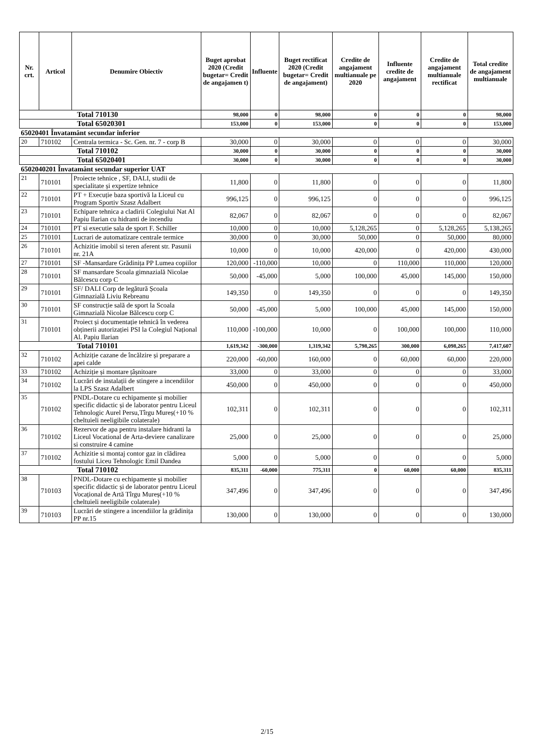| Nr. crt. | Articol | Denumire Obiectiv | Buget aprobat 2020 (Credit bugetar= Credit de angajamen t) | Influente | Buget rectificat 2020 (Credit bugetar= Credit de angajament) | Credite de angajament multianuale pe 2020 | Influente credite de angajament | Credite de angajament multianuale rectificat | Total credite de angajament multianuale |
| --- | --- | --- | --- | --- | --- | --- | --- | --- | --- |
| Total 710130 | | | 98,000 | 0 | 98,000 | 0 | 0 | 0 | 98,000 |
| Total 65020301 | | | 153,000 | 0 | 153,000 | 0 | 0 | 0 | 153,000 |
| 65020401 Învatamânt secundar inferior | | | | | | | | | |
| 20 | 710102 | Centrala termica - Sc. Gen. nr. 7 - corp B | 30,000 | 0 | 30,000 | 0 | 0 | 0 | 30,000 |
| Total 710102 | | | 30,000 | 0 | 30,000 | 0 | 0 | 0 | 30,000 |
| Total 65020401 | | | 30,000 | 0 | 30,000 | 0 | 0 | 0 | 30,000 |
| 6502040201 Învatamânt secundar superior UAT | | | | | | | | | |
| 21 | 710101 | Proiecte tehnice , SF, DALI, studii de specialitate și expertize tehnice | 11,800 | 0 | 11,800 | 0 | 0 | 0 | 11,800 |
| 22 | 710101 | PT + Execuție baza sportivă la Liceul cu Program Sportiv Szasz Adalbert | 996,125 | 0 | 996,125 | 0 | 0 | 0 | 996,125 |
| 23 | 710101 | Echipare tehnica a cladirii Colegiului Nat Al Papiu Ilarian cu hidranti de incendiu | 82,067 | 0 | 82,067 | 0 | 0 | 0 | 82,067 |
| 24 | 710101 | PT si executie sala de sport F. Schiller | 10,000 | 0 | 10,000 | 5,128,265 | 0 | 5,128,265 | 5,138,265 |
| 25 | 710101 | Lucrari de automatizare centrale termice | 30,000 | 0 | 30,000 | 50,000 | 0 | 50,000 | 80,000 |
| 26 | 710101 | Achizitie imobil si teren aferent str. Pasunii nr. 21A | 10,000 | 0 | 10,000 | 420,000 | 0 | 420,000 | 430,000 |
| 27 | 710101 | SF -Mansardare Grădinița PP Lumea copiilor | 120,000 | -110,000 | 10,000 | 0 | 110,000 | 110,000 | 120,000 |
| 28 | 710101 | SF mansardare Scoala gimnazială Nicolae Bălcescu corp C | 50,000 | -45,000 | 5,000 | 100,000 | 45,000 | 145,000 | 150,000 |
| 29 | 710101 | SF/ DALI Corp de legătură Școala Gimnazială Liviu Rebreanu | 149,350 | 0 | 149,350 | 0 | 0 | 0 | 149,350 |
| 30 | 710101 | SF construcție sală de sport la Scoala Gimnazială Nicolae Bălcescu corp C | 50,000 | -45,000 | 5,000 | 100,000 | 45,000 | 145,000 | 150,000 |
| 31 | 710101 | Proiect și documentație tehnică în vederea obținerii autorizației PSI la Colegiul Național Al. Papiu Ilarian | 110,000 | -100,000 | 10,000 | 0 | 100,000 | 100,000 | 110,000 |
| Total 710101 | | | 1,619,342 | -300,000 | 1,319,342 | 5,798,265 | 300,000 | 6,098,265 | 7,417,607 |
| 32 | 710102 | Achiziție cazane de încălzire și preparare a apei calde | 220,000 | -60,000 | 160,000 | 0 | 60,000 | 60,000 | 220,000 |
| 33 | 710102 | Achiziție și montare țâșnitoare | 33,000 | 0 | 33,000 | 0 | 0 | 0 | 33,000 |
| 34 | 710102 | Lucrări de instalații de stingere a incendiilor la LPS Szasz Adalbert | 450,000 | 0 | 450,000 | 0 | 0 | 0 | 450,000 |
| 35 | 710102 | PNDL-Dotare cu echipamente și mobilier specific didactic și de laborator pentru Liceul Tehnologic Aurel Persu,Tîrgu Mureș(+10 % cheltuieli neeligibile colaterale) | 102,311 | 0 | 102,311 | 0 | 0 | 0 | 102,311 |
| 36 | 710102 | Rezervor de apa pentru instalare hidranti la Liceul Vocational de Arta-deviere canalizare si construire 4 camine | 25,000 | 0 | 25,000 | 0 | 0 | 0 | 25,000 |
| 37 | 710102 | Achizitie si montaj contor gaz in clădirea fostului Liceu Tehnologic Emil Dandea | 5,000 | 0 | 5,000 | 0 | 0 | 0 | 5,000 |
| Total 710102 | | | 835,311 | -60,000 | 775,311 | 0 | 60,000 | 60,000 | 835,311 |
| 38 | 710103 | PNDL-Dotare cu echipamente și mobilier specific didactic și de laborator pentru Liceul Vocațional de Artă Tîrgu Mureș(+10 % cheltuieli neeligibile colaterale) | 347,496 | 0 | 347,496 | 0 | 0 | 0 | 347,496 |
| 39 | 710103 | Lucrări de stingere a incendiilor la grădinița PP nr.15 | 130,000 | 0 | 130,000 | 0 | 0 | 0 | 130,000 |
2/15